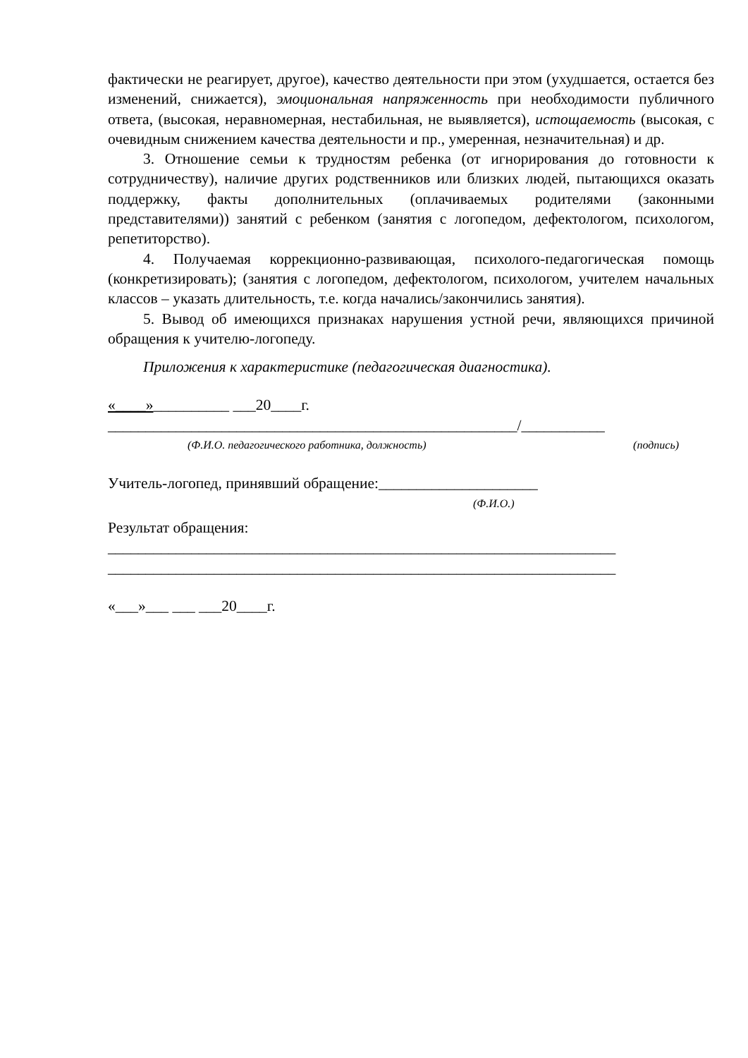фактически не реагирует, другое), качество деятельности при этом (ухудшается, остается без изменений, снижается), эмоциональная напряженность при необходимости публичного ответа, (высокая, неравномерная, нестабильная, не выявляется), истощаемость (высокая, с очевидным снижением качества деятельности и пр., умеренная, незначительная) и др.
3. Отношение семьи к трудностям ребенка (от игнорирования до готовности к сотрудничеству), наличие других родственников или близких людей, пытающихся оказать поддержку, факты дополнительных (оплачиваемых родителями (законными представителями)) занятий с ребенком (занятия с логопедом, дефектологом, психологом, репетиторство).
4. Получаемая коррекционно-развивающая, психолого-педагогическая помощь (конкретизировать); (занятия с логопедом, дефектологом, психологом, учителем начальных классов – указать длительность, т.е. когда начались/закончились занятия).
5. Вывод об имеющихся признаках нарушения устной речи, являющихся причиной обращения к учителю-логопеду.
Приложения к характеристике (педагогическая диагностика).
«____»__________ ___20____г.
______________________________________________________/___________
(Ф.И.О. педагогического работника, должность) (подпись)
Учитель-логопед, принявший обращение:_____________________
(Ф.И.О.)
Результат обращения:
___________________________________________________________________
___________________________________________________________________
«___»___ ___ ___20____г.